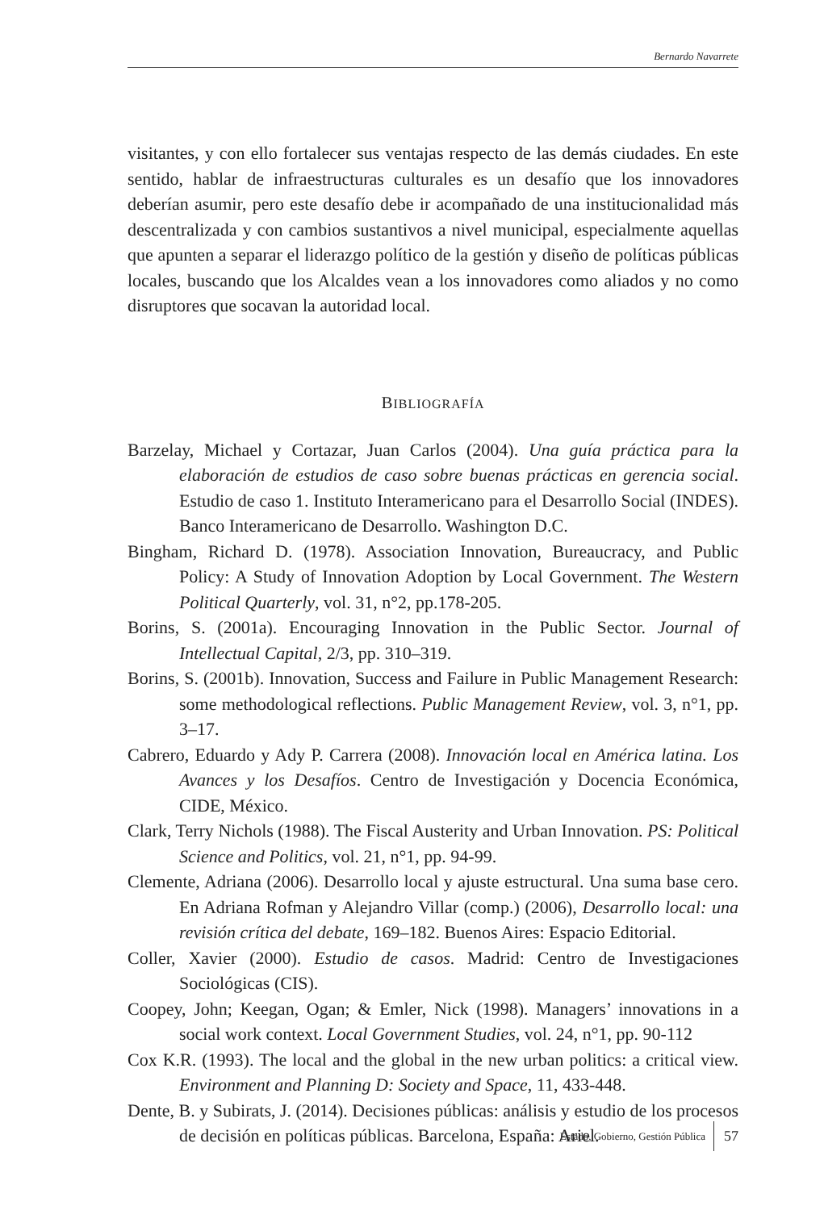Bernardo Navarrete
visitantes, y con ello fortalecer sus ventajas respecto de las demás ciudades. En este sentido, hablar de infraestructuras culturales es un desafío que los innovadores deberían asumir, pero este desafío debe ir acompañado de una institucionalidad más descentralizada y con cambios sustantivos a nivel municipal, especialmente aquellas que apunten a separar el liderazgo político de la gestión y diseño de políticas públicas locales, buscando que los Alcaldes vean a los innovadores como aliados y no como disruptores que socavan la autoridad local.
BIBLIOGRAFÍA
Barzelay, Michael y Cortazar, Juan Carlos (2004). Una guía práctica para la elaboración de estudios de caso sobre buenas prácticas en gerencia social. Estudio de caso 1. Instituto Interamericano para el Desarrollo Social (INDES). Banco Interamericano de Desarrollo. Washington D.C.
Bingham, Richard D. (1978). Association Innovation, Bureaucracy, and Public Policy: A Study of Innovation Adoption by Local Government. The Western Political Quarterly, vol. 31, n°2, pp.178-205.
Borins, S. (2001a). Encouraging Innovation in the Public Sector. Journal of Intellectual Capital, 2/3, pp. 310–319.
Borins, S. (2001b). Innovation, Success and Failure in Public Management Research: some methodological reflections. Public Management Review, vol. 3, n°1, pp. 3–17.
Cabrero, Eduardo y Ady P. Carrera (2008). Innovación local en América latina. Los Avances y los Desafíos. Centro de Investigación y Docencia Económica, CIDE, México.
Clark, Terry Nichols (1988). The Fiscal Austerity and Urban Innovation. PS: Political Science and Politics, vol. 21, n°1, pp. 94-99.
Clemente, Adriana (2006). Desarrollo local y ajuste estructural. Una suma base cero. En Adriana Rofman y Alejandro Villar (comp.) (2006), Desarrollo local: una revisión crítica del debate, 169–182. Buenos Aires: Espacio Editorial.
Coller, Xavier (2000). Estudio de casos. Madrid: Centro de Investigaciones Sociológicas (CIS).
Coopey, John; Keegan, Ogan; & Emler, Nick (1998). Managers’ innovations in a social work context. Local Government Studies, vol. 24, n°1, pp. 90-112
Cox K.R. (1993). The local and the global in the new urban politics: a critical view. Environment and Planning D: Society and Space, 11, 433-448.
Dente, B. y Subirats, J. (2014). Decisiones públicas: análisis y estudio de los procesos de decisión en políticas públicas. Barcelona, España: Ariel.
Estado, Gobierno, Gestión Pública 57